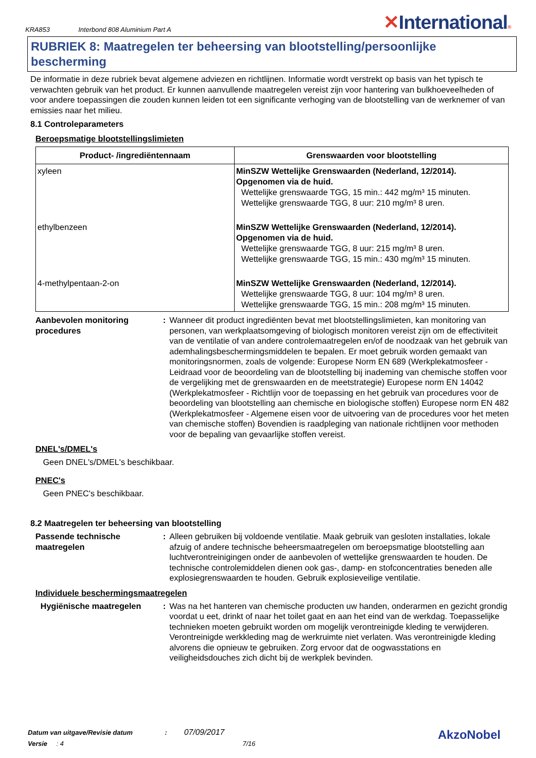KRA853
Interbond 808 Aluminium Part A
✕International®
RUBRIEK 8: Maatregelen ter beheersing van blootstelling/persoonlijke bescherming
De informatie in deze rubriek bevat algemene adviezen en richtlijnen. Informatie wordt verstrekt op basis van het typisch te verwachten gebruik van het product. Er kunnen aanvullende maatregelen vereist zijn voor hantering van bulkhoeveelheden of voor andere toepassingen die zouden kunnen leiden tot een significante verhoging van de blootstelling van de werknemer of van emissies naar het milieu.
8.1 Controleparameters
Beroepsmatige blootstellingslimieten
| Product- /ingrediëntennaam | Grenswaarden voor blootstelling |
| --- | --- |
| xyleen | MinSZW Wettelijke Grenswaarden (Nederland, 12/2014). Opgenomen via de huid. Wettelijke grenswaarde TGG, 15 min.: 442 mg/m³ 15 minuten. Wettelijke grenswaarde TGG, 8 uur: 210 mg/m³ 8 uren. |
| ethylbenzeen | MinSZW Wettelijke Grenswaarden (Nederland, 12/2014). Opgenomen via de huid. Wettelijke grenswaarde TGG, 8 uur: 215 mg/m³ 8 uren. Wettelijke grenswaarde TGG, 15 min.: 430 mg/m³ 15 minuten. |
| 4-methylpentaan-2-on | MinSZW Wettelijke Grenswaarden (Nederland, 12/2014). Wettelijke grenswaarde TGG, 8 uur: 104 mg/m³ 8 uren. Wettelijke grenswaarde TGG, 15 min.: 208 mg/m³ 15 minuten. |
Aanbevolen monitoring procedures
: Wanneer dit product ingrediënten bevat met blootstellingslimieten, kan monitoring van personen, van werkplaatsomgeving of biologisch monitoren vereist zijn om de effectiviteit van de ventilatie of van andere controlemaatregelen en/of de noodzaak van het gebruik van ademhalingsbeschermingsmiddelen te bepalen. Er moet gebruik worden gemaakt van monitoringsnormen, zoals de volgende: Europese Norm EN 689 (Werkplekatmosfeer - Leidraad voor de beoordeling van de blootstelling bij inademing van chemische stoffen voor de vergelijking met de grenswaarden en de meetstrategie) Europese norm EN 14042 (Werkplekatmosfeer - Richtlijn voor de toepassing en het gebruik van procedures voor de beoordeling van blootstelling aan chemische en biologische stoffen) Europese norm EN 482 (Werkplekatmosfeer - Algemene eisen voor de uitvoering van de procedures voor het meten van chemische stoffen) Bovendien is raadpleging van nationale richtlijnen voor methoden voor de bepaling van gevaarlijke stoffen vereist.
DNEL's/DMEL's
Geen DNEL's/DMEL's beschikbaar.
PNEC's
Geen PNEC's beschikbaar.
8.2 Maatregelen ter beheersing van blootstelling
Passende technische maatregelen
: Alleen gebruiken bij voldoende ventilatie. Maak gebruik van gesloten installaties, lokale afzuig of andere technische beheersmaatregelen om beroepsmatige blootstelling aan luchtverontreinigingen onder de aanbevolen of wettelijke grenswaarden te houden. De technische controlemiddelen dienen ook gas-, damp- en stofconcentraties beneden alle explosiegrenswaarden te houden. Gebruik explosieveilige ventilatie.
Individuele beschermingsmaatregelen
Hygiënische maatregelen : Was na het hanteren van chemische producten uw handen, onderarmen en gezicht grondig voordat u eet, drinkt of naar het toilet gaat en aan het eind van de werkdag. Toepasselijke technieken moeten gebruikt worden om mogelijk verontreinigde kleding te verwijderen. Verontreinigde werkkleding mag de werkruimte niet verlaten. Was verontreinigde kleding alvorens die opnieuw te gebruiken. Zorg ervoor dat de oogwasstations en veiligheidsdouches zich dicht bij de werkplek bevinden.
Datum van uitgave/Revisie datum : 07/09/2017
Versie : 4 7/16
AkzoNobel